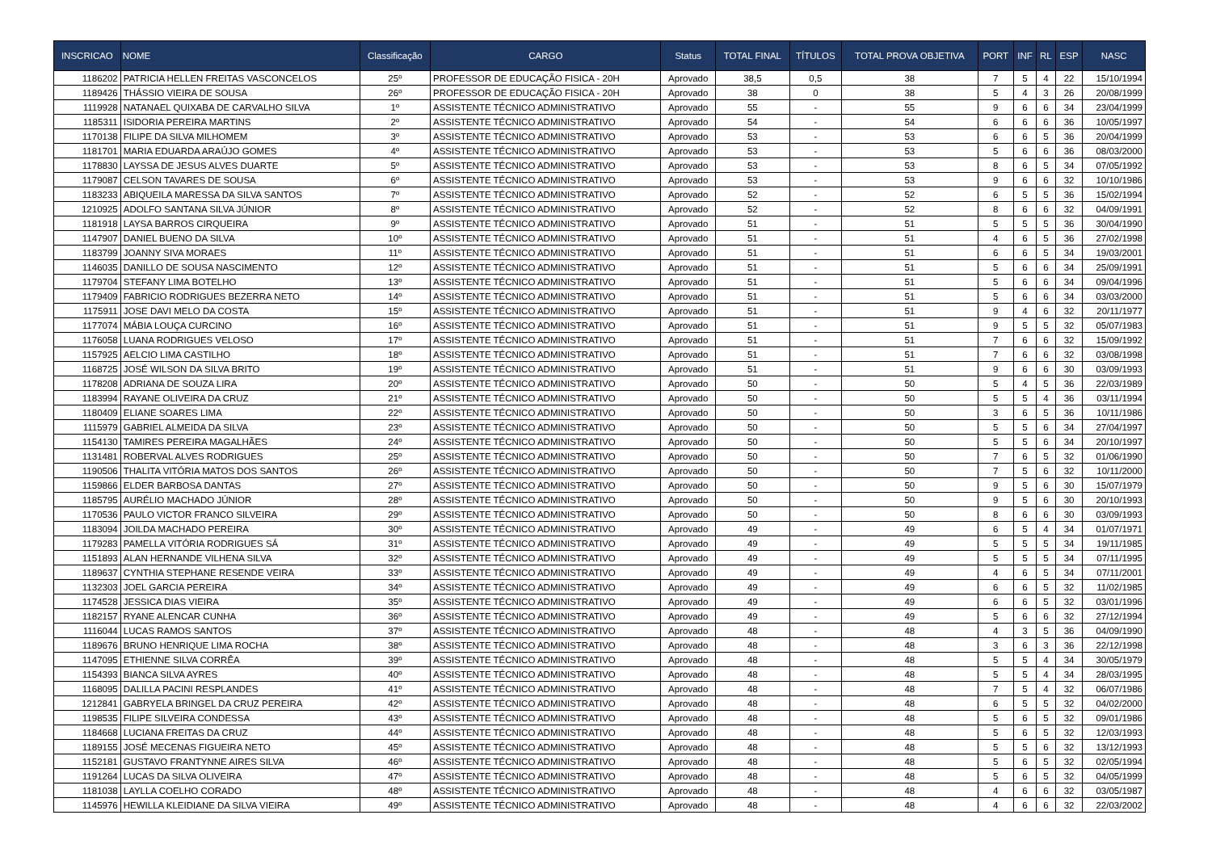| INSCRICAO | NOME | Classificação | CARGO | Status | TOTAL FINAL | TÍTULOS | TOTAL PROVA OBJETIVA | PORT | INF | RL | ESP | NASC |
| --- | --- | --- | --- | --- | --- | --- | --- | --- | --- | --- | --- | --- |
| 1186202 | PATRICIA HELLEN FREITAS VASCONCELOS | 25º | PROFESSOR DE EDUCAÇÃO FISICA - 20H | Aprovado | 38,5 | 0,5 | 38 | 7 | 5 | 4 | 22 | 15/10/1994 |
| 1189426 | THÁSSIO VIEIRA DE SOUSA | 26º | PROFESSOR DE EDUCAÇÃO FISICA - 20H | Aprovado | 38 | 0 | 38 | 5 | 4 | 3 | 26 | 20/08/1999 |
| 1119928 | NATANAEL QUIXABA DE CARVALHO SILVA | 1º | ASSISTENTE TÉCNICO ADMINISTRATIVO | Aprovado | 55 | - | 55 | 9 | 6 | 6 | 34 | 23/04/1999 |
| 1185311 | ISIDORIA PEREIRA MARTINS | 2º | ASSISTENTE TÉCNICO ADMINISTRATIVO | Aprovado | 54 | - | 54 | 6 | 6 | 6 | 36 | 10/05/1997 |
| 1170138 | FILIPE DA SILVA MILHOMEM | 3º | ASSISTENTE TÉCNICO ADMINISTRATIVO | Aprovado | 53 | - | 53 | 6 | 6 | 5 | 36 | 20/04/1999 |
| 1181701 | MARIA EDUARDA ARAÚJO GOMES | 4º | ASSISTENTE TÉCNICO ADMINISTRATIVO | Aprovado | 53 | - | 53 | 5 | 6 | 6 | 36 | 08/03/2000 |
| 1178830 | LAYSSA DE JESUS ALVES DUARTE | 5º | ASSISTENTE TÉCNICO ADMINISTRATIVO | Aprovado | 53 | - | 53 | 8 | 6 | 5 | 34 | 07/05/1992 |
| 1179087 | CELSON TAVARES DE SOUSA | 6º | ASSISTENTE TÉCNICO ADMINISTRATIVO | Aprovado | 53 | - | 53 | 9 | 6 | 6 | 32 | 10/10/1986 |
| 1183233 | ABIQUEILA MARESSA DA SILVA SANTOS | 7º | ASSISTENTE TÉCNICO ADMINISTRATIVO | Aprovado | 52 | - | 52 | 6 | 5 | 5 | 36 | 15/02/1994 |
| 1210925 | ADOLFO SANTANA SILVA JÚNIOR | 8º | ASSISTENTE TÉCNICO ADMINISTRATIVO | Aprovado | 52 | - | 52 | 8 | 6 | 6 | 32 | 04/09/1991 |
| 1181918 | LAYSA BARROS CIRQUEIRA | 9º | ASSISTENTE TÉCNICO ADMINISTRATIVO | Aprovado | 51 | - | 51 | 5 | 5 | 5 | 36 | 30/04/1990 |
| 1147907 | DANIEL BUENO DA SILVA | 10º | ASSISTENTE TÉCNICO ADMINISTRATIVO | Aprovado | 51 | - | 51 | 4 | 6 | 5 | 36 | 27/02/1998 |
| 1183799 | JOANNY SIVA MORAES | 11º | ASSISTENTE TÉCNICO ADMINISTRATIVO | Aprovado | 51 | - | 51 | 6 | 6 | 5 | 34 | 19/03/2001 |
| 1146035 | DANILLO DE SOUSA NASCIMENTO | 12º | ASSISTENTE TÉCNICO ADMINISTRATIVO | Aprovado | 51 | - | 51 | 5 | 6 | 6 | 34 | 25/09/1991 |
| 1179704 | STEFANY LIMA BOTELHO | 13º | ASSISTENTE TÉCNICO ADMINISTRATIVO | Aprovado | 51 | - | 51 | 5 | 6 | 6 | 34 | 09/04/1996 |
| 1179409 | FABRICIO RODRIGUES BEZERRA NETO | 14º | ASSISTENTE TÉCNICO ADMINISTRATIVO | Aprovado | 51 | - | 51 | 5 | 6 | 6 | 34 | 03/03/2000 |
| 1175911 | JOSE DAVI MELO DA COSTA | 15º | ASSISTENTE TÉCNICO ADMINISTRATIVO | Aprovado | 51 | - | 51 | 9 | 4 | 6 | 32 | 20/11/1977 |
| 1177074 | MÁBIA LOUÇA CURCINO | 16º | ASSISTENTE TÉCNICO ADMINISTRATIVO | Aprovado | 51 | - | 51 | 9 | 5 | 5 | 32 | 05/07/1983 |
| 1176058 | LUANA RODRIGUES VELOSO | 17º | ASSISTENTE TÉCNICO ADMINISTRATIVO | Aprovado | 51 | - | 51 | 7 | 6 | 6 | 32 | 15/09/1992 |
| 1157925 | AELCIO LIMA CASTILHO | 18º | ASSISTENTE TÉCNICO ADMINISTRATIVO | Aprovado | 51 | - | 51 | 7 | 6 | 6 | 32 | 03/08/1998 |
| 1168725 | JOSÉ WILSON DA SILVA BRITO | 19º | ASSISTENTE TÉCNICO ADMINISTRATIVO | Aprovado | 51 | - | 51 | 9 | 6 | 6 | 30 | 03/09/1993 |
| 1178208 | ADRIANA DE SOUZA LIRA | 20º | ASSISTENTE TÉCNICO ADMINISTRATIVO | Aprovado | 50 | - | 50 | 5 | 4 | 5 | 36 | 22/03/1989 |
| 1183994 | RAYANE OLIVEIRA DA CRUZ | 21º | ASSISTENTE TÉCNICO ADMINISTRATIVO | Aprovado | 50 | - | 50 | 5 | 5 | 4 | 36 | 03/11/1994 |
| 1180409 | ELIANE SOARES LIMA | 22º | ASSISTENTE TÉCNICO ADMINISTRATIVO | Aprovado | 50 | - | 50 | 3 | 6 | 5 | 36 | 10/11/1986 |
| 1115979 | GABRIEL ALMEIDA DA SILVA | 23º | ASSISTENTE TÉCNICO ADMINISTRATIVO | Aprovado | 50 | - | 50 | 5 | 5 | 6 | 34 | 27/04/1997 |
| 1154130 | TAMIRES PEREIRA MAGALHÃES | 24º | ASSISTENTE TÉCNICO ADMINISTRATIVO | Aprovado | 50 | - | 50 | 5 | 5 | 6 | 34 | 20/10/1997 |
| 1131481 | ROBERVAL ALVES RODRIGUES | 25º | ASSISTENTE TÉCNICO ADMINISTRATIVO | Aprovado | 50 | - | 50 | 7 | 6 | 5 | 32 | 01/06/1990 |
| 1190506 | THALITA VITÓRIA MATOS DOS SANTOS | 26º | ASSISTENTE TÉCNICO ADMINISTRATIVO | Aprovado | 50 | - | 50 | 7 | 5 | 6 | 32 | 10/11/2000 |
| 1159866 | ELDER BARBOSA DANTAS | 27º | ASSISTENTE TÉCNICO ADMINISTRATIVO | Aprovado | 50 | - | 50 | 9 | 5 | 6 | 30 | 15/07/1979 |
| 1185795 | AURÉLIO MACHADO JÚNIOR | 28º | ASSISTENTE TÉCNICO ADMINISTRATIVO | Aprovado | 50 | - | 50 | 9 | 5 | 6 | 30 | 20/10/1993 |
| 1170536 | PAULO VICTOR FRANCO SILVEIRA | 29º | ASSISTENTE TÉCNICO ADMINISTRATIVO | Aprovado | 50 | - | 50 | 8 | 6 | 6 | 30 | 03/09/1993 |
| 1183094 | JOILDA MACHADO PEREIRA | 30º | ASSISTENTE TÉCNICO ADMINISTRATIVO | Aprovado | 49 | - | 49 | 6 | 5 | 4 | 34 | 01/07/1971 |
| 1179283 | PAMELLA VITÓRIA RODRIGUES SÁ | 31º | ASSISTENTE TÉCNICO ADMINISTRATIVO | Aprovado | 49 | - | 49 | 5 | 5 | 5 | 34 | 19/11/1985 |
| 1151893 | ALAN HERNANDE VILHENA SILVA | 32º | ASSISTENTE TÉCNICO ADMINISTRATIVO | Aprovado | 49 | - | 49 | 5 | 5 | 5 | 34 | 07/11/1995 |
| 1189637 | CYNTHIA STEPHANE RESENDE VEIRA | 33º | ASSISTENTE TÉCNICO ADMINISTRATIVO | Aprovado | 49 | - | 49 | 4 | 6 | 5 | 34 | 07/11/2001 |
| 1132303 | JOEL GARCIA PEREIRA | 34º | ASSISTENTE TÉCNICO ADMINISTRATIVO | Aprovado | 49 | - | 49 | 6 | 6 | 5 | 32 | 11/02/1985 |
| 1174528 | JESSICA DIAS VIEIRA | 35º | ASSISTENTE TÉCNICO ADMINISTRATIVO | Aprovado | 49 | - | 49 | 6 | 6 | 5 | 32 | 03/01/1996 |
| 1182157 | RYANE ALENCAR CUNHA | 36º | ASSISTENTE TÉCNICO ADMINISTRATIVO | Aprovado | 49 | - | 49 | 5 | 6 | 6 | 32 | 27/12/1994 |
| 1116044 | LUCAS RAMOS SANTOS | 37º | ASSISTENTE TÉCNICO ADMINISTRATIVO | Aprovado | 48 | - | 48 | 4 | 3 | 5 | 36 | 04/09/1990 |
| 1189676 | BRUNO HENRIQUE LIMA ROCHA | 38º | ASSISTENTE TÉCNICO ADMINISTRATIVO | Aprovado | 48 | - | 48 | 3 | 6 | 3 | 36 | 22/12/1998 |
| 1147095 | ETHIENNE SILVA CORRÊA | 39º | ASSISTENTE TÉCNICO ADMINISTRATIVO | Aprovado | 48 | - | 48 | 5 | 5 | 4 | 34 | 30/05/1979 |
| 1154393 | BIANCA SILVA AYRES | 40º | ASSISTENTE TÉCNICO ADMINISTRATIVO | Aprovado | 48 | - | 48 | 5 | 5 | 4 | 34 | 28/03/1995 |
| 1168095 | DALILLA PACINI RESPLANDES | 41º | ASSISTENTE TÉCNICO ADMINISTRATIVO | Aprovado | 48 | - | 48 | 7 | 5 | 4 | 32 | 06/07/1986 |
| 1212841 | GABRYELA BRINGEL DA CRUZ PEREIRA | 42º | ASSISTENTE TÉCNICO ADMINISTRATIVO | Aprovado | 48 | - | 48 | 6 | 5 | 5 | 32 | 04/02/2000 |
| 1198535 | FILIPE SILVEIRA CONDESSA | 43º | ASSISTENTE TÉCNICO ADMINISTRATIVO | Aprovado | 48 | - | 48 | 5 | 6 | 5 | 32 | 09/01/1986 |
| 1184668 | LUCIANA FREITAS DA CRUZ | 44º | ASSISTENTE TÉCNICO ADMINISTRATIVO | Aprovado | 48 | - | 48 | 5 | 6 | 5 | 32 | 12/03/1993 |
| 1189155 | JOSÉ MECENAS FIGUEIRA NETO | 45º | ASSISTENTE TÉCNICO ADMINISTRATIVO | Aprovado | 48 | - | 48 | 5 | 5 | 6 | 32 | 13/12/1993 |
| 1152181 | GUSTAVO FRANTYNNE AIRES SILVA | 46º | ASSISTENTE TÉCNICO ADMINISTRATIVO | Aprovado | 48 | - | 48 | 5 | 6 | 5 | 32 | 02/05/1994 |
| 1191264 | LUCAS DA SILVA OLIVEIRA | 47º | ASSISTENTE TÉCNICO ADMINISTRATIVO | Aprovado | 48 | - | 48 | 5 | 6 | 5 | 32 | 04/05/1999 |
| 1181038 | LAYLLA COELHO CORADO | 48º | ASSISTENTE TÉCNICO ADMINISTRATIVO | Aprovado | 48 | - | 48 | 4 | 6 | 6 | 32 | 03/05/1987 |
| 1145976 | HEWILLA KLEIDIANE DA SILVA VIEIRA | 49º | ASSISTENTE TÉCNICO ADMINISTRATIVO | Aprovado | 48 | - | 48 | 4 | 6 | 6 | 32 | 22/03/2002 |